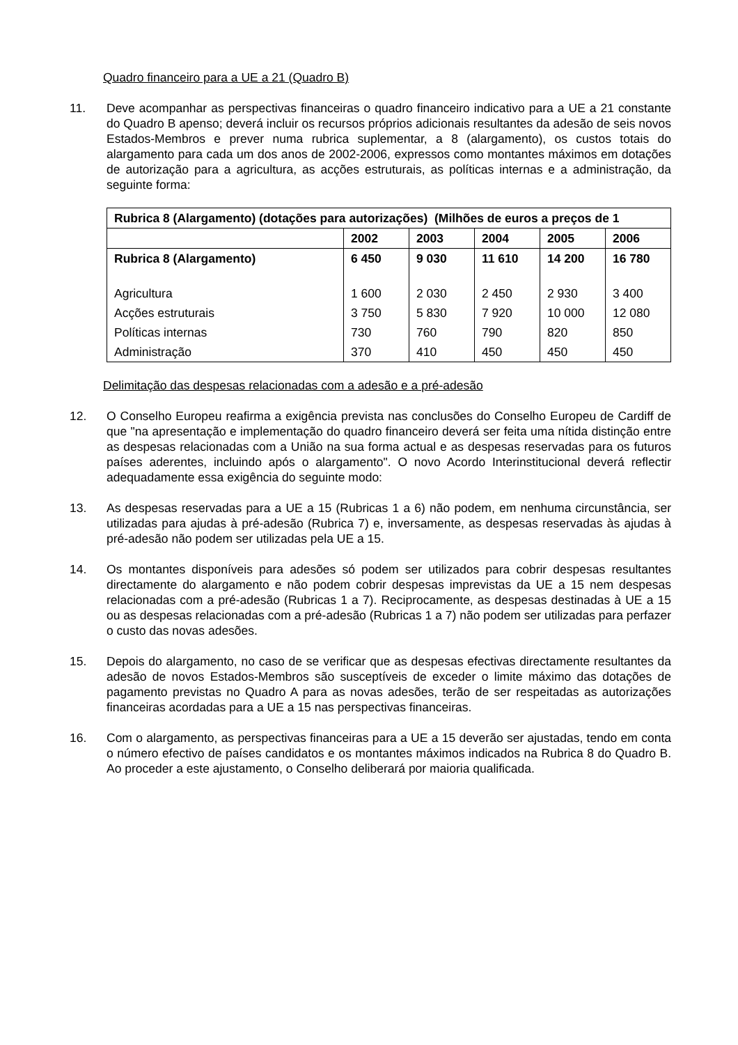Quadro financeiro para a UE a 21 (Quadro B)
11. Deve acompanhar as perspectivas financeiras o quadro financeiro indicativo para a UE a 21 constante do Quadro B apenso; deverá incluir os recursos próprios adicionais resultantes da adesão de seis novos Estados-Membros e prever numa rubrica suplementar, a 8 (alargamento), os custos totais do alargamento para cada um dos anos de 2002-2006, expressos como montantes máximos em dotações de autorização para a agricultura, as acções estruturais, as políticas internas e a administração, da seguinte forma:
| Rubrica 8 (Alargamento) (dotações para autorizações) (Milhões de euros a preços de 1 | | | | | |
| | 2002 | 2003 | 2004 | 2005 | 2006 |
| Rubrica 8 (Alargamento) | 6 450 | 9 030 | 11 610 | 14 200 | 16 780 |
| Agricultura | 1 600 | 2 030 | 2 450 | 2 930 | 3 400 |
| Acções estruturais | 3 750 | 5 830 | 7 920 | 10 000 | 12 080 |
| Políticas internas | 730 | 760 | 790 | 820 | 850 |
| Administração | 370 | 410 | 450 | 450 | 450 |
Delimitação das despesas relacionadas com a adesão e a pré-adesão
12. O Conselho Europeu reafirma a exigência prevista nas conclusões do Conselho Europeu de Cardiff de que "na apresentação e implementação do quadro financeiro deverá ser feita uma nítida distinção entre as despesas relacionadas com a União na sua forma actual e as despesas reservadas para os futuros países aderentes, incluindo após o alargamento". O novo Acordo Interinstitucional deverá reflectir adequadamente essa exigência do seguinte modo:
13. As despesas reservadas para a UE a 15 (Rubricas 1 a 6) não podem, em nenhuma circunstância, ser utilizadas para ajudas à pré-adesão (Rubrica 7) e, inversamente, as despesas reservadas às ajudas à pré-adesão não podem ser utilizadas pela UE a 15.
14. Os montantes disponíveis para adesões só podem ser utilizados para cobrir despesas resultantes directamente do alargamento e não podem cobrir despesas imprevistas da UE a 15 nem despesas relacionadas com a pré-adesão (Rubricas 1 a 7). Reciprocamente, as despesas destinadas à UE a 15 ou as despesas relacionadas com a pré-adesão (Rubricas 1 a 7) não podem ser utilizadas para perfazer o custo das novas adesões.
15. Depois do alargamento, no caso de se verificar que as despesas efectivas directamente resultantes da adesão de novos Estados-Membros são susceptíveis de exceder o limite máximo das dotações de pagamento previstas no Quadro A para as novas adesões, terão de ser respeitadas as autorizações financeiras acordadas para a UE a 15 nas perspectivas financeiras.
16. Com o alargamento, as perspectivas financeiras para a UE a 15 deverão ser ajustadas, tendo em conta o número efectivo de países candidatos e os montantes máximos indicados na Rubrica 8 do Quadro B. Ao proceder a este ajustamento, o Conselho deliberará por maioria qualificada.